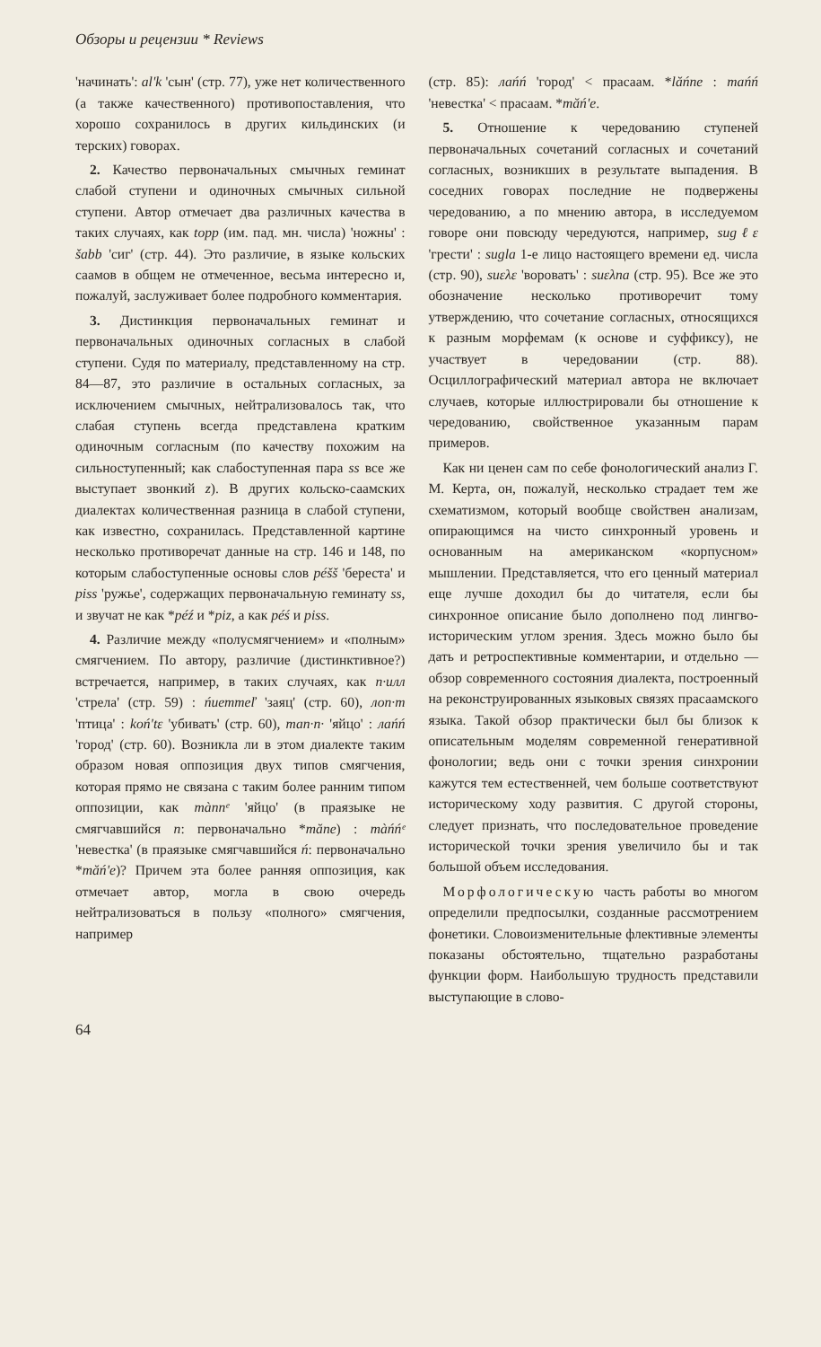Обзоры и рецензии * Reviews
'начинать': al'k 'сын' (стр. 77), уже нет количественного (а также качественного) противопоставления, что хорошо сохранилось в других кильдинских (и терских) говорах.
2. Качество первоначальных смычных геминат слабой ступени и одиночных смычных сильной ступени. Автор отмечает два различных качества в таких случаях, как topp (им. пад. мн. числа) 'ножны' : šabb 'сиг' (стр. 44). Это различие, в языке кольских саамов в общем не отмеченное, весьма интересно и, пожалуй, заслуживает более подробного комментария.
3. Дистинкция первоначальных геминат и первоначальных одиночных согласных в слабой ступени. Судя по материалу, представленному на стр. 84—87, это различие в остальных согласных, за исключением смычных, нейтрализовалось так, что слабая ступень всегда представлена кратким одиночным согласным (по качеству похожим на сильноступенный; как слабоступенная пара ss все же выступает звонкий z). В других кольско-саамских диалектах количественная разница в слабой ступени, как известно, сохранилась. Представленной картине несколько противоречат данные на стр. 146 и 148, по которым слабоступенные основы слов péšš 'береста' и piss 'ружье', содержащих первоначальную геминату ss, и звучат не как *péź и *piz, а как péś и piss.
4. Различие между «полусмягчением» и «полным» смягчением. По автору, различие (дистинктивное?) встречается, например, в таких случаях, как п·илл 'стрела' (стр. 59) : ńиеттеľ 'заяц' (стр. 60), лоп·т 'птица' : koń'tε 'убивать' (стр. 60), тап·п· 'яйцо' : лańń 'город' (стр. 60). Возникла ли в этом диалекте таким образом новая оппозиция двух типов смягчения, которая прямо не связана с таким более ранним типом оппозиции, как mànnᵉ 'яйцо' (в праязыке не смягчавшийся n: первоначально *măne) : màńńᵉ 'невестка' (в праязыке смягчавшийся ń: первоначально *măń'e)? Причем эта более ранняя оппозиция, как отмечает автор, могла в свою очередь нейтрализоваться в пользу «полного» смягчения, например
(стр. 85): лаńń 'город' < прасаам. *lăńne : таńń 'невестка' < прасаам. *măń'e.
5. Отношение к чередованию ступеней первоначальных сочетаний согласных и сочетаний согласных, возникших в результате выпадения. В соседних говорах последние не подвержены чередованию, а по мнению автора, в исследуемом говоре они повсюду чередуются, например, sugℓε 'грести' : sugla 1-е лицо настоящего времени ед. числа (стр. 90), suελε 'воровать' : suελпа (стр. 95). Все же это обозначение несколько противоречит тому утверждению, что сочетание согласных, относящихся к разным морфемам (к основе и суффиксу), не участвует в чередовании (стр. 88). Осциллографический материал автора не включает случаев, которые иллюстрировали бы отношение к чередованию, свойственное указанным парам примеров.
Как ни ценен сам по себе фонологический анализ Г. М. Керта, он, пожалуй, несколько страдает тем же схематизмом, который вообще свойствен анализам, опирающимся на чисто синхронный уровень и основанным на американском «корпусном» мышлении. Представляется, что его ценный материал еще лучше доходил бы до читателя, если бы синхронное описание было дополнено под лингво-историческим углом зрения. Здесь можно было бы дать и ретроспективные комментарии, и отдельно — обзор современного состояния диалекта, построенный на реконструированных языковых связях прасаамского языка. Такой обзор практически был бы близок к описательным моделям современной генеративной фонологии; ведь они с точки зрения синхронии кажутся тем естественней, чем больше соответствуют историческому ходу развития. С другой стороны, следует признать, что последовательное проведение исторической точки зрения увеличило бы и так большой объем исследования.
Морфологическую часть работы во многом определили предпосылки, созданные рассмотрением фонетики. Словоизменительные флективные элементы показаны обстоятельно, тщательно разработаны функции форм. Наибольшую трудность представили выступающие в слово-
64